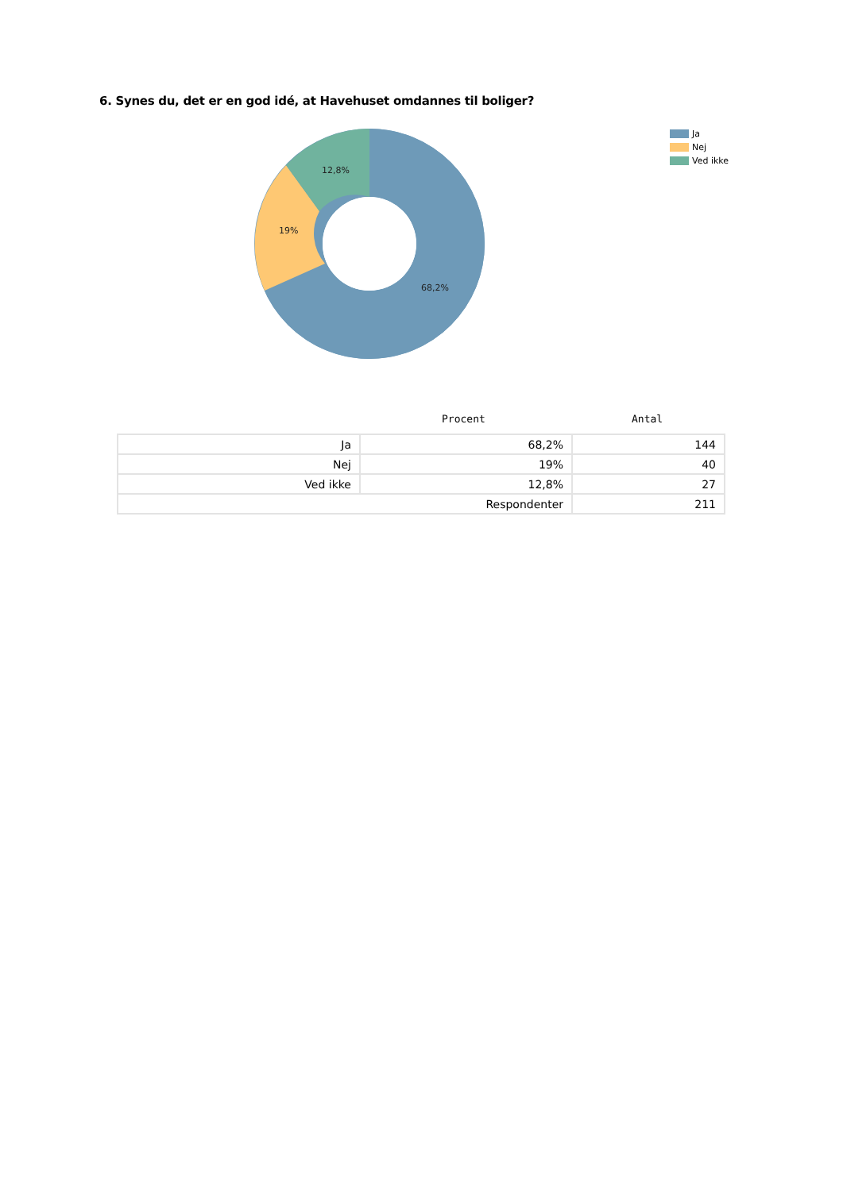6. Synes du, det er en god idé, at Havehuset omdannes til boliger?
12,8%
19%
68,2%
Ja
Nej
Ved ikke
Procent Antal
| Ja | 68,2% | 144 |
| Nej | 19% | 40 |
| Ved ikke | 12,8% | 27 |
| Respondenter | | 211 |